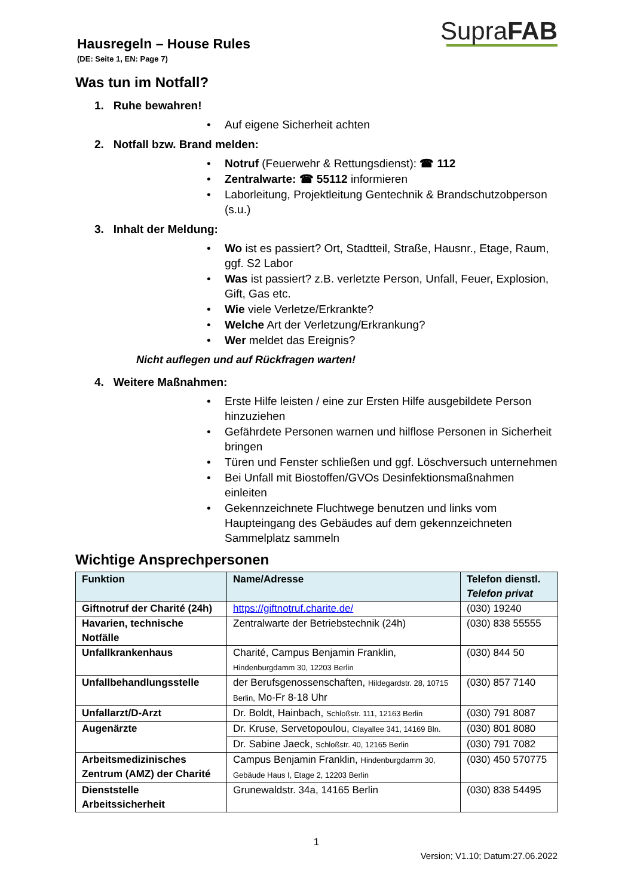SupraFAB
Hausregeln – House Rules
(DE: Seite 1, EN: Page 7)
Was tun im Notfall?
1. Ruhe bewahren!
• Auf eigene Sicherheit achten
2. Notfall bzw. Brand melden:
• Notruf (Feuerwehr & Rettungsdienst): ☎ 112
• Zentralwarte: ☎ 55112 informieren
• Laborleitung, Projektleitung Gentechnik & Brandschutzobperson (s.u.)
3. Inhalt der Meldung:
• Wo ist es passiert? Ort, Stadtteil, Straße, Hausnr., Etage, Raum, ggf. S2 Labor
• Was ist passiert? z.B. verletzte Person, Unfall, Feuer, Explosion, Gift, Gas etc.
• Wie viele Verletze/Erkrankte?
• Welche Art der Verletzung/Erkrankung?
• Wer meldet das Ereignis?
Nicht auflegen und auf Rückfragen warten!
4. Weitere Maßnahmen:
• Erste Hilfe leisten / eine zur Ersten Hilfe ausgebildete Person hinzuziehen
• Gefährdete Personen warnen und hilflose Personen in Sicherheit bringen
• Türen und Fenster schließen und ggf. Löschversuch unternehmen
• Bei Unfall mit Biostoffen/GVOs Desinfektionsmaßnahmen einleiten
• Gekennzeichnete Fluchtwege benutzen und links vom Haupteingang des Gebäudes auf dem gekennzeichneten Sammelplatz sammeln
Wichtige Ansprechpersonen
| Funktion | Name/Adresse | Telefon dienstl. Telefon privat |
| --- | --- | --- |
| Giftnotruf der Charité (24h) | https://giftnotruf.charite.de/ | (030) 19240 |
| Havarien, technische Notfälle | Zentralwarte der Betriebstechnik (24h) | (030) 838 55555 |
| Unfallkrankenhaus | Charité, Campus Benjamin Franklin, Hindenburgdamm 30, 12203 Berlin | (030) 844 50 |
| Unfallbehandlungsstelle | der Berufsgenossenschaften, Hildegardstr. 28, 10715 Berlin, Mo-Fr 8-18 Uhr | (030) 857 7140 |
| Unfallarzt/D-Arzt | Dr. Boldt, Hainbach, Schloßstr. 111, 12163 Berlin | (030) 791 8087 |
| Augenärzte | Dr. Kruse, Servetopoulou, Clayallee 341, 14169 Bln. | (030) 801 8080 |
| | Dr. Sabine Jaeck, Schloßstr. 40, 12165 Berlin | (030) 791 7082 |
| Arbeitsmedizinisches Zentrum (AMZ) der Charité | Campus Benjamin Franklin, Hindenburgdamm 30, Gebäude Haus I, Etage 2, 12203 Berlin | (030) 450 570775 |
| Dienststelle Arbeitssicherheit | Grunewaldstr. 34a, 14165 Berlin | (030) 838 54495 |
1
Version; V1.10; Datum:27.06.2022